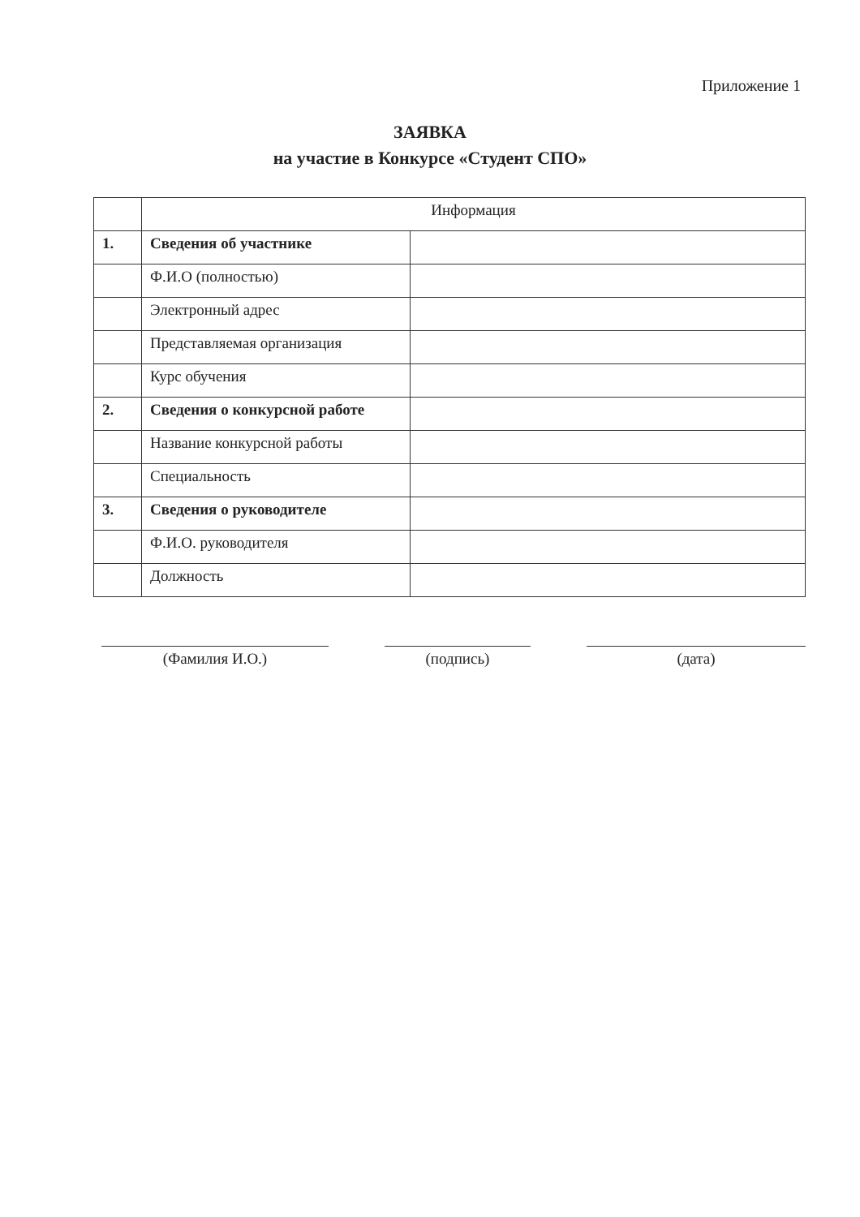Приложение 1
ЗАЯВКА
на участие в Конкурсе «Студент СПО»
| | Информация | |
| 1. | Сведения об участнике | |
| | Ф.И.О (полностью) | |
| | Электронный адрес | |
| | Представляемая организация | |
| | Курс обучения | |
| 2. | Сведения о конкурсной работе | |
| | Название конкурсной работы | |
| | Специальность | |
| 3. | Сведения о руководителе | |
| | Ф.И.О. руководителя | |
| | Должность | |
(Фамилия И.О.) (подпись) (дата)